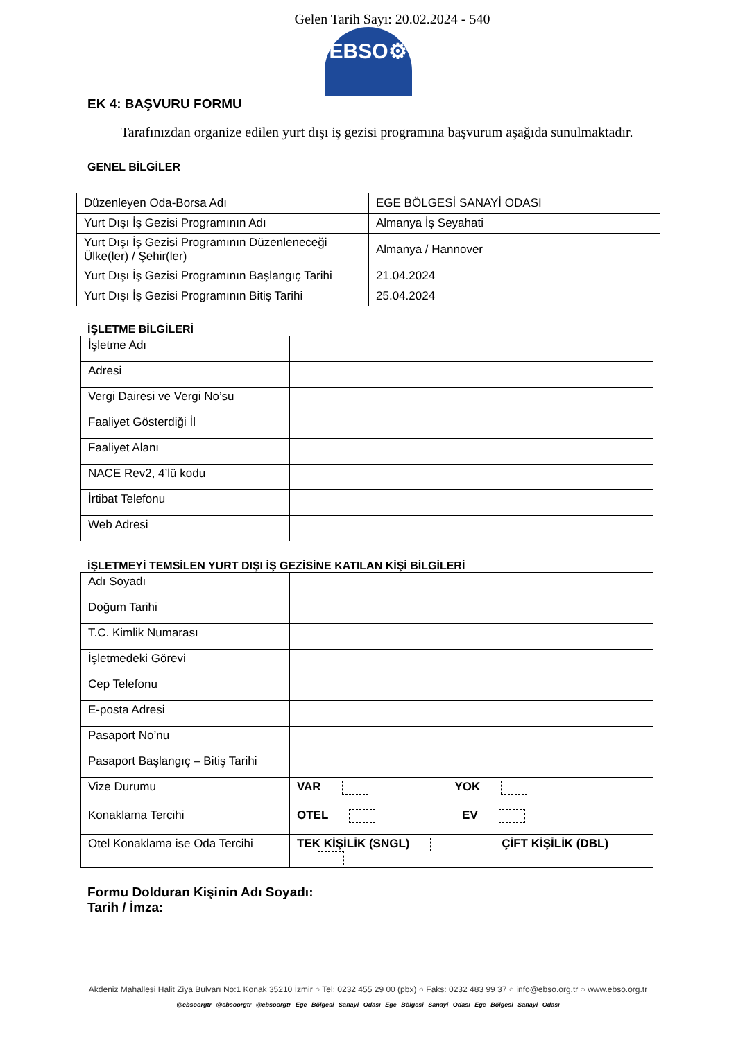Gelen Tarih Sayı: 20.02.2024 - 540
EBSO⚙
EK 4: BAŞVURU FORMU
Tarafınızdan organize edilen yurt dışı iş gezisi programına başvurum aşağıda sunulmaktadır.
GENEL BİLGİLER
| Düzenleyen Oda-Borsa Adı | EGE BÖLGESİ SANAYİ ODASI |
| Yurt Dışı İş Gezisi Programının Adı | Almanya İş Seyahati |
| Yurt Dışı İş Gezisi Programının Düzenleneceği Ülke(ler) / Şehir(ler) | Almanya / Hannover |
| Yurt Dışı İş Gezisi Programının Başlangıç Tarihi | 21.04.2024 |
| Yurt Dışı İş Gezisi Programının Bitiş Tarihi | 25.04.2024 |
İŞLETME BİLGİLERİ
| İşletme Adı | |
| Adresi | |
| Vergi Dairesi ve Vergi No’su | |
| Faaliyet Gösterdiği İl | |
| Faaliyet Alanı | |
| NACE Rev2, 4’lü kodu | |
| İrtibat Telefonu | |
| Web Adresi | |
İŞLETMEYİ TEMSİLEN YURT DIŞI İŞ GEZİSİNE KATILAN KİŞİ BİLGİLERİ
| Adı Soyadı | |
| Doğum Tarihi | |
| T.C. Kimlik Numarası | |
| İşletmedeki Görevi | |
| Cep Telefonu | |
| E-posta Adresi | |
| Pasaport No’nu | |
| Pasaport Başlangıç – Bitiş Tarihi | |
| Vize Durumu | VAR YOK |
| Konaklama Tercihi | OTEL EV |
| Otel Konaklama ise Oda Tercihi | TEK KİŞİLİK (SNGL) ÇİFT KİŞİLİK (DBL) |
Formu Dolduran Kişinin Adı Soyadı:
Tarih / İmza:
Akdeniz Mahallesi Halit Ziya Bulvarı No:1 Konak 35210 İzmir ○ Tel: 0232 455 29 00 (pbx) ○ Faks: 0232 483 99 37 ○ info@ebso.org.tr ○ www.ebso.org.tr
@ebsoorgtr @ebsoorgtr @ebsoorgtr Ege Bölgesi Sanayi Odası Ege Bölgesi Sanayi Odası Ege Bölgesi Sanayi Odası